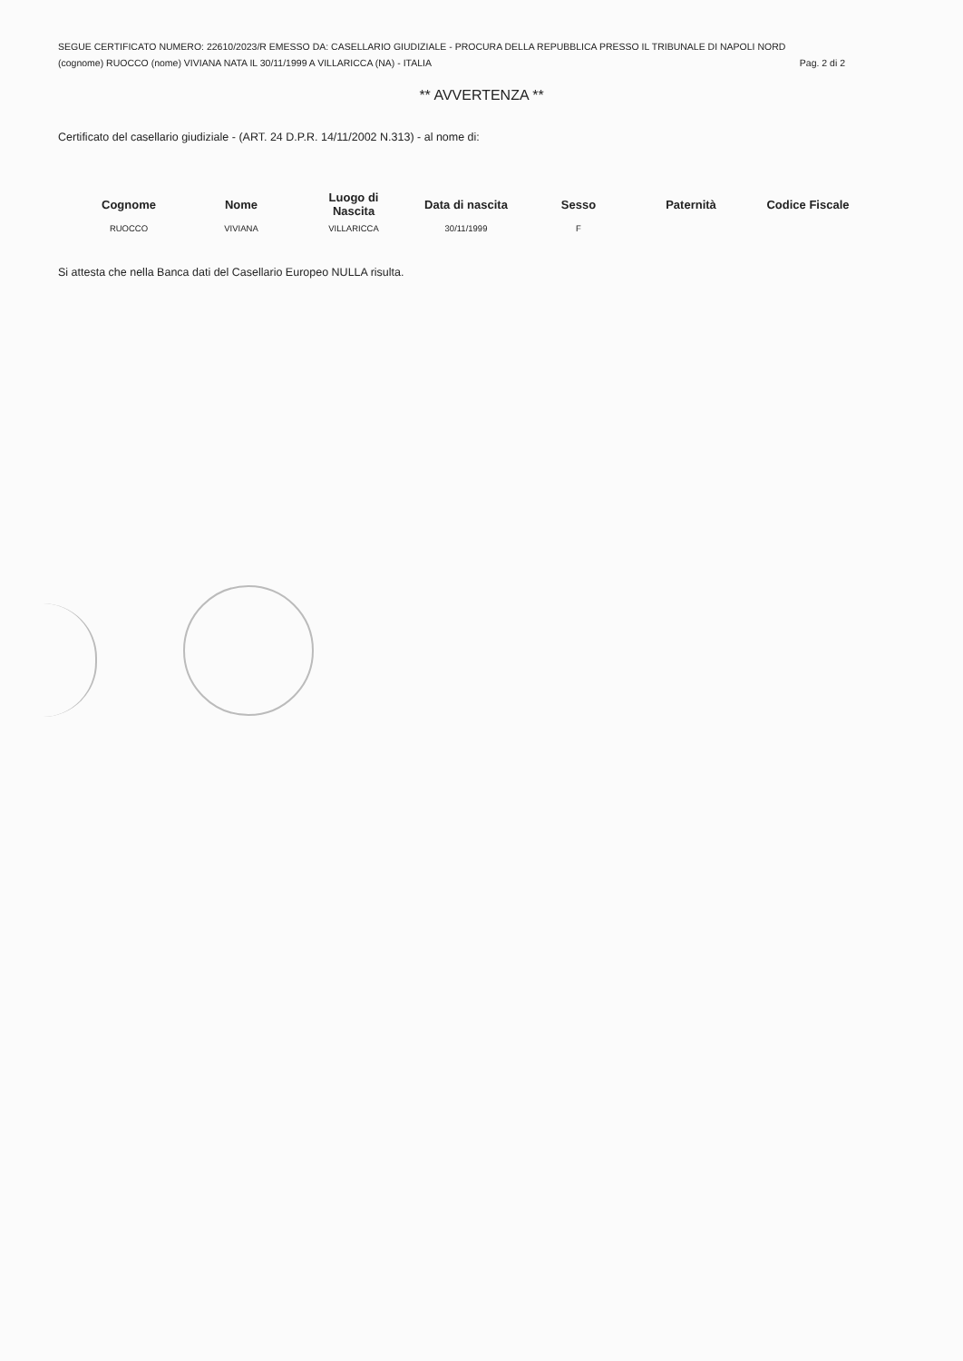SEGUE CERTIFICATO NUMERO: 22610/2023/R EMESSO DA: CASELLARIO GIUDIZIALE - PROCURA DELLA REPUBBLICA PRESSO IL TRIBUNALE DI NAPOLI NORD
(cognome) RUOCCO (nome) VIVIANA NATA IL 30/11/1999 A VILLARICCA (NA) - ITALIA Pag. 2 di 2
** AVVERTENZA **
Certificato del casellario giudiziale - (ART. 24 D.P.R. 14/11/2002 N.313) - al nome di:
| Cognome | Nome | Luogo di Nascita | Data di nascita | Sesso | Paternità | Codice Fiscale |
| --- | --- | --- | --- | --- | --- | --- |
| RUOCCO | VIVIANA | VILLARICCA | 30/11/1999 | F | | |
Si attesta che nella Banca dati del Casellario Europeo NULLA risulta.